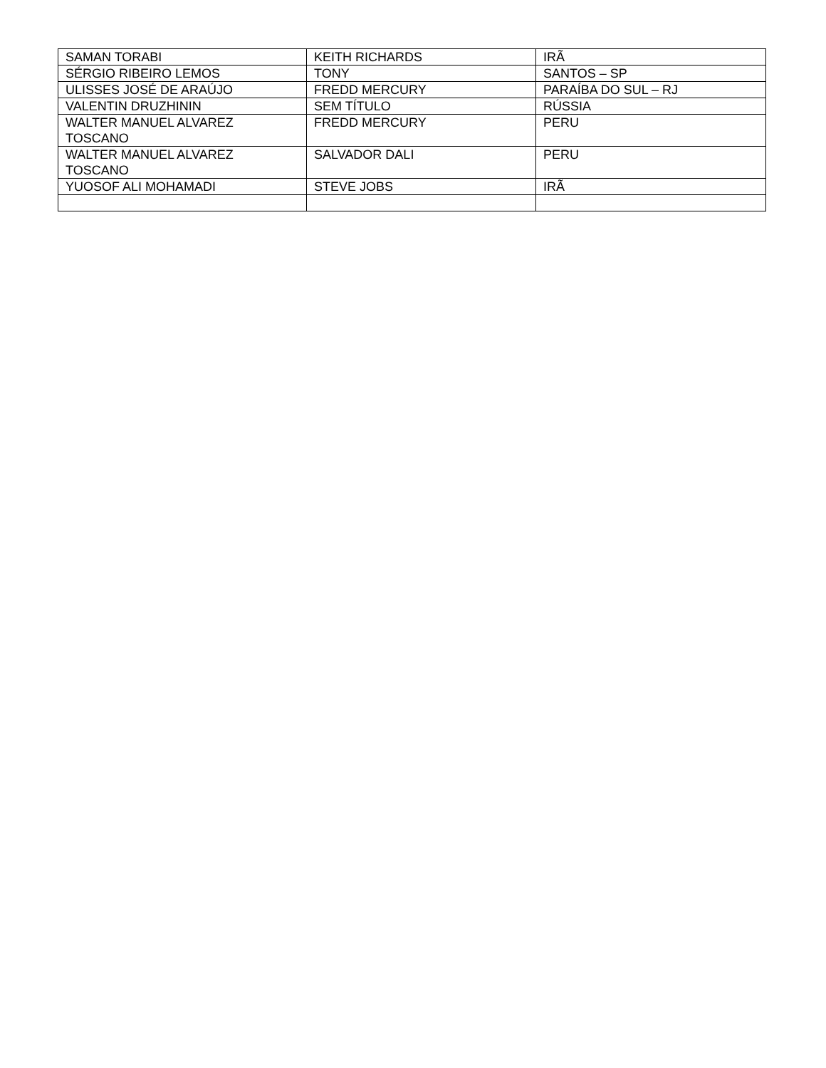| SAMAN TORABI | KEITH RICHARDS | IRÃ |
| SÉRGIO RIBEIRO LEMOS | TONY | SANTOS – SP |
| ULISSES JOSÉ DE ARAÚJO | FREDD MERCURY | PARAÍBA DO SUL – RJ |
| VALENTIN DRUZHININ | SEM TÍTULO | RÚSSIA |
| WALTER MANUEL ALVAREZ TOSCANO | FREDD MERCURY | PERU |
| WALTER MANUEL ALVAREZ TOSCANO | SALVADOR DALI | PERU |
| YUOSOF ALI MOHAMADI | STEVE JOBS | IRÃ |